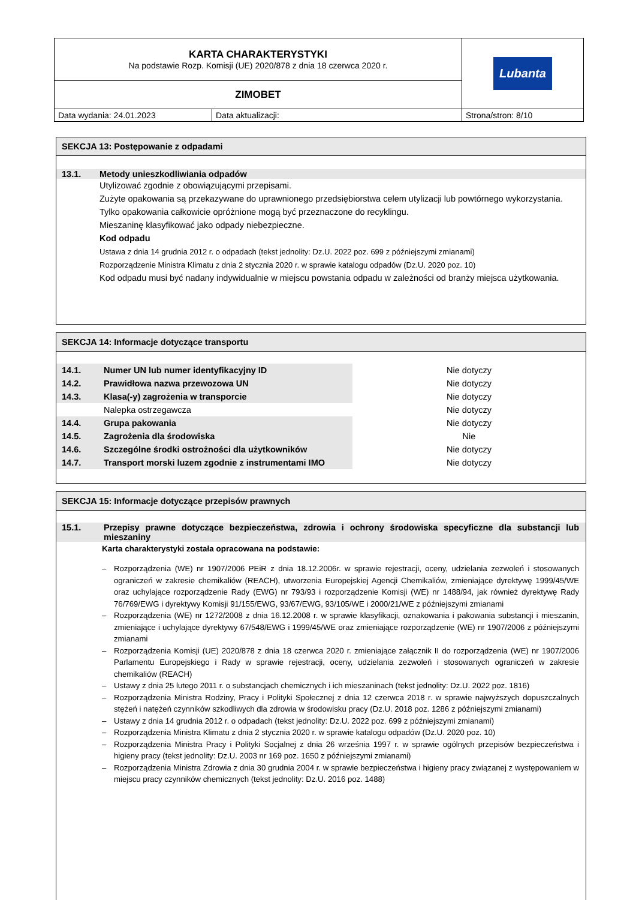| KARTA CHARAKTERYSTYKI Na podstawie Rozp. Komisji (UE) 2020/878 z dnia 18 czerwca 2020 r. | | Lubanta |
| ZIMOBET | | |
| Data wydania: 24.01.2023 | Data aktualizacji: | Strona/stron: 8/10 |
SEKCJA 13: Postępowanie z odpadami
13.1. Metody unieszkodliwiania odpadów
Utylizować zgodnie z obowiązującymi przepisami.
Zużyte opakowania są przekazywane do uprawnionego przedsiębiorstwa celem utylizacji lub powtórnego wykorzystania.
Tylko opakowania całkowicie opróżnione mogą być przeznaczone do recyklingu.
Mieszaninę klasyfikować jako odpady niebezpieczne.
Kod odpadu
Ustawa z dnia 14 grudnia 2012 r. o odpadach (tekst jednolity: Dz.U. 2022 poz. 699 z późniejszymi zmianami)
Rozporządzenie Ministra Klimatu z dnia 2 stycznia 2020 r. w sprawie katalogu odpadów (Dz.U. 2020 poz. 10)
Kod odpadu musi być nadany indywidualnie w miejscu powstania odpadu w zależności od branży miejsca użytkowania.
SEKCJA 14: Informacje dotyczące transportu
| 14.1. | Numer UN lub numer identyfikacyjny ID | Nie dotyczy |
| 14.2. | Prawidłowa nazwa przewozowa UN | Nie dotyczy |
| 14.3. | Klasa(-y) zagrożenia w transporcie | Nie dotyczy |
| | Nalepka ostrzegawcza | Nie dotyczy |
| 14.4. | Grupa pakowania | Nie dotyczy |
| 14.5. | Zagrożenia dla środowiska | Nie |
| 14.6. | Szczególne środki ostrożności dla użytkowników | Nie dotyczy |
| 14.7. | Transport morski luzem zgodnie z instrumentami IMO | Nie dotyczy |
SEKCJA 15: Informacje dotyczące przepisów prawnych
15.1. Przepisy prawne dotyczące bezpieczeństwa, zdrowia i ochrony środowiska specyficzne dla substancji lub mieszaniny
Karta charakterystyki została opracowana na podstawie:
– Rozporządzenia (WE) nr 1907/2006 PEiR z dnia 18.12.2006r. w sprawie rejestracji, oceny, udzielania zezwoleń i stosowanych ograniczeń w zakresie chemikaliów (REACH), utworzenia Europejskiej Agencji Chemikaliów, zmieniające dyrektywę 1999/45/WE oraz uchylające rozporządzenie Rady (EWG) nr 793/93 i rozporządzenie Komisji (WE) nr 1488/94, jak również dyrektywę Rady 76/769/EWG i dyrektywy Komisji 91/155/EWG, 93/67/EWG, 93/105/WE i 2000/21/WE z późniejszymi zmianami
– Rozporządzenia (WE) nr 1272/2008 z dnia 16.12.2008 r. w sprawie klasyfikacji, oznakowania i pakowania substancji i mieszanin, zmieniające i uchylające dyrektywy 67/548/EWG i 1999/45/WE oraz zmieniające rozporządzenie (WE) nr 1907/2006 z późniejszymi zmianami
– Rozporządzenia Komisji (UE) 2020/878 z dnia 18 czerwca 2020 r. zmieniające załącznik II do rozporządzenia (WE) nr 1907/2006 Parlamentu Europejskiego i Rady w sprawie rejestracji, oceny, udzielania zezwoleń i stosowanych ograniczeń w zakresie chemikaliów (REACH)
– Ustawy z dnia 25 lutego 2011 r. o substancjach chemicznych i ich mieszaninach (tekst jednolity: Dz.U. 2022 poz. 1816)
– Rozporządzenia Ministra Rodziny, Pracy i Polityki Społecznej z dnia 12 czerwca 2018 r. w sprawie najwyższych dopuszczalnych stężeń i natężeń czynników szkodliwych dla zdrowia w środowisku pracy (Dz.U. 2018 poz. 1286 z późniejszymi zmianami)
– Ustawy z dnia 14 grudnia 2012 r. o odpadach (tekst jednolity: Dz.U. 2022 poz. 699 z późniejszymi zmianami)
– Rozporządzenia Ministra Klimatu z dnia 2 stycznia 2020 r. w sprawie katalogu odpadów (Dz.U. 2020 poz. 10)
– Rozporządzenia Ministra Pracy i Polityki Socjalnej z dnia 26 września 1997 r. w sprawie ogólnych przepisów bezpieczeństwa i higieny pracy (tekst jednolity: Dz.U. 2003 nr 169 poz. 1650 z późniejszymi zmianami)
– Rozporządzenia Ministra Zdrowia z dnia 30 grudnia 2004 r. w sprawie bezpieczeństwa i higieny pracy związanej z występowaniem w miejscu pracy czynników chemicznych (tekst jednolity: Dz.U. 2016 poz. 1488)